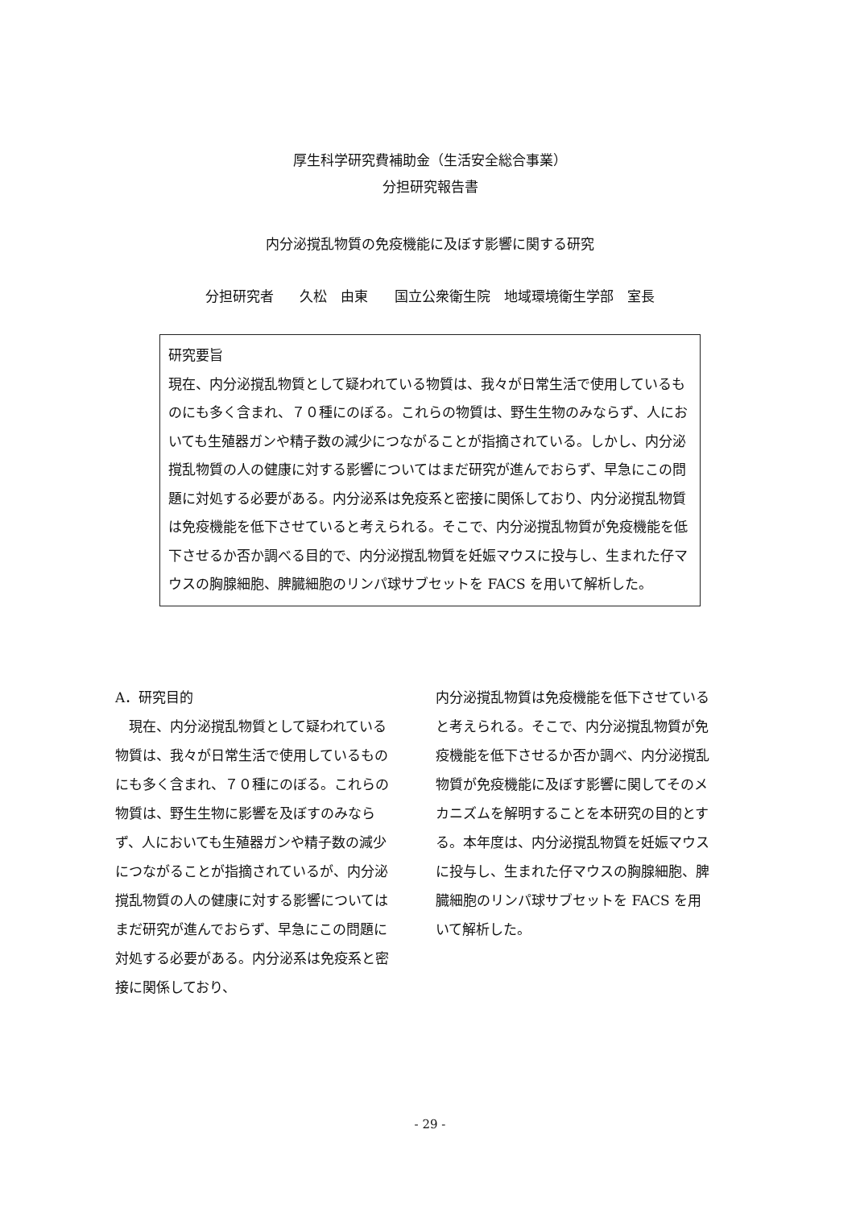厚生科学研究費補助金（生活安全総合事業）
分担研究報告書
内分泌撹乱物質の免疫機能に及ぼす影響に関する研究
分担研究者　 久松　由東　 国立公衆衛生院　地域環境衛生学部　室長
研究要旨
現在、内分泌撹乱物質として疑われている物質は、我々が日常生活で使用しているものにも多く含まれ、７０種にのぼる。これらの物質は、野生生物のみならず、人においても生殖器ガンや精子数の減少につながることが指摘されている。しかし、内分泌撹乱物質の人の健康に対する影響についてはまだ研究が進んでおらず、早急にこの問題に対処する必要がある。内分泌系は免疫系と密接に関係しており、内分泌撹乱物質は免疫機能を低下させていると考えられる。そこで、内分泌撹乱物質が免疫機能を低下させるか否か調べる目的で、内分泌撹乱物質を妊娠マウスに投与し、生まれた仔マウスの胸腺細胞、脾臓細胞のリンパ球サブセットを FACS を用いて解析した。
A．研究目的
　現在、内分泌撹乱物質として疑われている物質は、我々が日常生活で使用しているものにも多く含まれ、７０種にのぼる。これらの物質は、野生生物に影響を及ぼすのみならず、人においても生殖器ガンや精子数の減少につながることが指摘されているが、内分泌撹乱物質の人の健康に対する影響についてはまだ研究が進んでおらず、早急にこの問題に対処する必要がある。内分泌系は免疫系と密接に関係しており、
内分泌撹乱物質は免疫機能を低下させていると考えられる。そこで、内分泌撹乱物質が免疫機能を低下させるか否か調べ、内分泌撹乱物質が免疫機能に及ぼす影響に関してそのメカニズムを解明することを本研究の目的とする。本年度は、内分泌撹乱物質を妊娠マウスに投与し、生まれた仔マウスの胸腺細胞、脾臓細胞のリンパ球サブセットを FACS を用いて解析した。
- 29 -